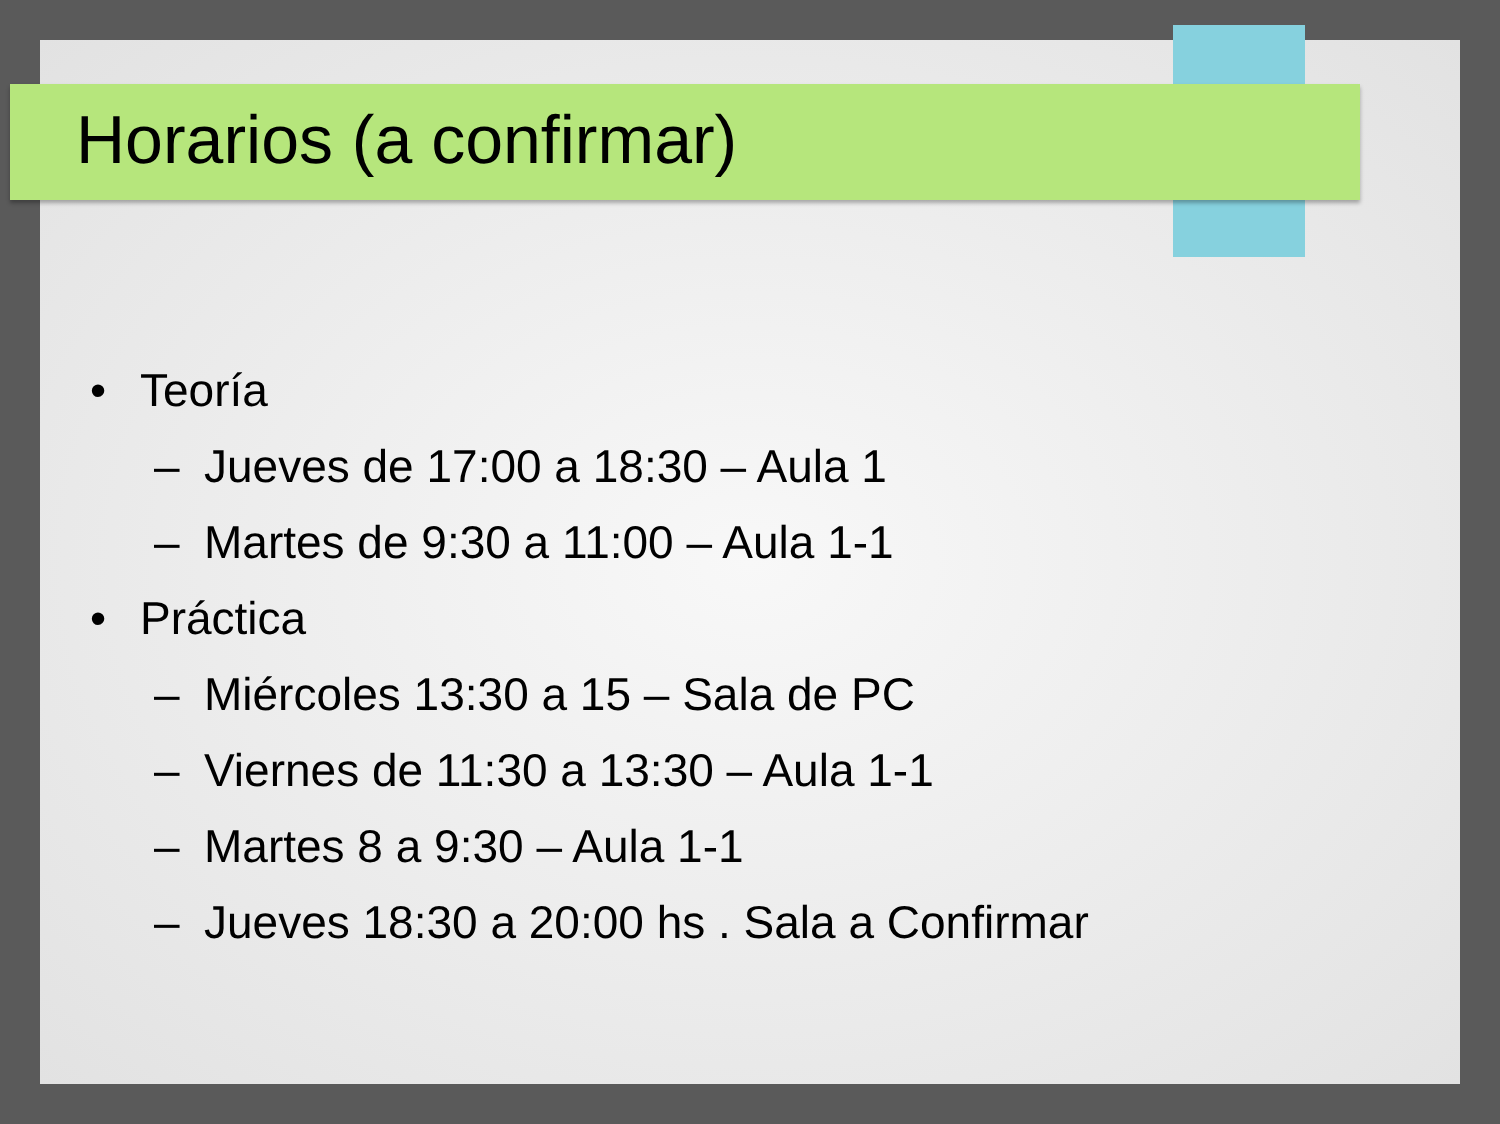Horarios (a confirmar)
• Teoría
– Jueves de 17:00 a 18:30 – Aula 1
– Martes de 9:30 a 11:00 – Aula 1-1
• Práctica
– Miércoles 13:30 a 15 – Sala de PC
– Viernes de 11:30 a 13:30 – Aula 1-1
– Martes 8 a 9:30 – Aula 1-1
– Jueves 18:30 a 20:00 hs . Sala a Confirmar